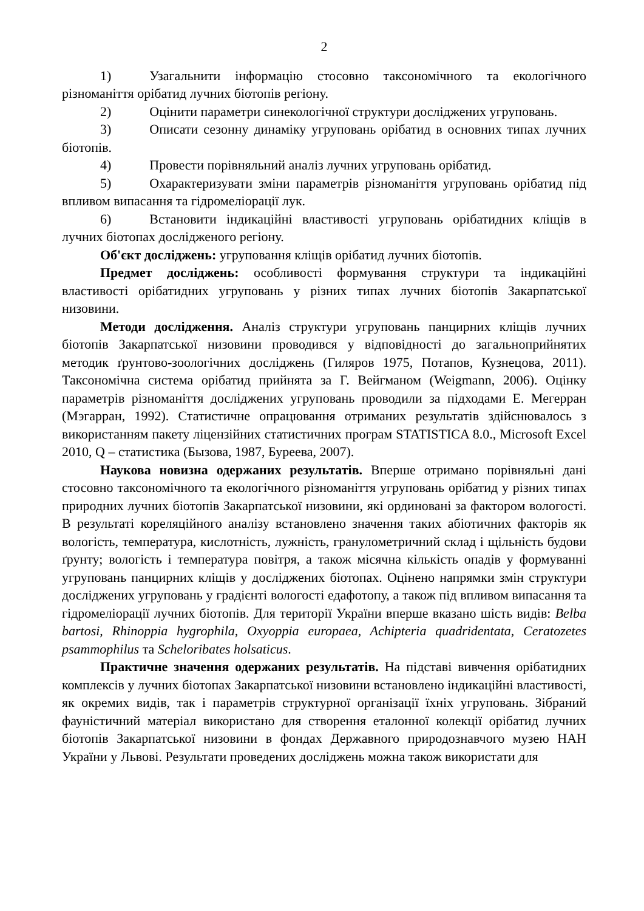2
1) Узагальнити інформацію стосовно таксономічного та екологічного різноманіття орібатид лучних біотопів регіону.
2) Оцінити параметри синекологічної структури досліджених угруповань.
3) Описати сезонну динаміку угруповань орібатид в основних типах лучних біотопів.
4) Провести порівняльний аналіз лучних угруповань орібатид.
5) Охарактеризувати зміни параметрів різноманіття угруповань орібатид під впливом випасання та гідромеліорації лук.
6) Встановити індикаційні властивості угруповань орібатидних кліщів в лучних біотопах дослідженого регіону.
Об'єкт досліджень: угруповання кліщів орібатид лучних біотопів.
Предмет досліджень: особливості формування структури та індикаційні властивості орібатидних угруповань у різних типах лучних біотопів Закарпатської низовини.
Методи дослідження. Аналіз структури угруповань панцирних кліщів лучних біотопів Закарпатської низовини проводився у відповідності до загальноприйнятих методик ґрунтово-зоологічних досліджень (Гиляров 1975, Потапов, Кузнецова, 2011). Таксономічна система орібатид прийнята за Г. Вейгманом (Weigmann, 2006). Оцінку параметрів різноманіття досліджених угруповань проводили за підходами Е. Мегерран (Мэгарран, 1992). Статистичне опрацювання отриманих результатів здійснювалось з використанням пакету ліцензійних статистичних програм STATISTICA 8.0., Microsoft Excel 2010, Q – статистика (Бызова, 1987, Буреева, 2007).
Наукова новизна одержаних результатів. Вперше отримано порівняльні дані стосовно таксономічного та екологічного різноманіття угруповань орібатид у різних типах природних лучних біотопів Закарпатської низовини, які ординовані за фактором вологості. В результаті кореляційного аналізу встановлено значення таких абіотичних факторів як вологість, температура, кислотність, лужність, гранулометричний склад і щільність будови ґрунту; вологість і температура повітря, а також місячна кількість опадів у формуванні угруповань панцирних кліщів у досліджених біотопах. Оцінено напрямки змін структури досліджених угруповань у градієнті вологості едафотопу, а також під впливом випасання та гідромеліорації лучних біотопів. Для території України вперше вказано шість видів: Belba bartosi, Rhinoppia hygrophila, Oxyoppia europaea, Achipteria quadridentata, Ceratozetes psammophilus та Scheloribates holsaticus.
Практичне значення одержаних результатів. На підставі вивчення орібатидних комплексів у лучних біотопах Закарпатської низовини встановлено індикаційні властивості, як окремих видів, так і параметрів структурної організації їхніх угруповань. Зібраний фауністичний матеріал використано для створення еталонної колекції орібатид лучних біотопів Закарпатської низовини в фондах Державного природознавчого музею НАН України у Львові. Результати проведених досліджень можна також використати для